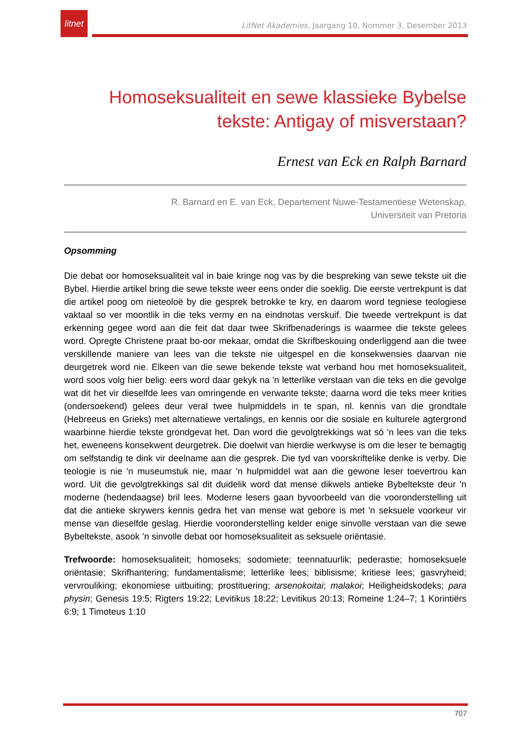litnet
LitNet Akademies, Jaargang 10, Nommer 3, Desember 2013
Homoseksualiteit en sewe klassieke Bybelse tekste: Antigay of misverstaan?
Ernest van Eck en Ralph Barnard
R. Barnard en E. van Eck, Departement Nuwe-Testamentiese Wetenskap,
Universiteit van Pretoria
Opsomming
Die debat oor homoseksualiteit val in baie kringe nog vas by die bespreking van sewe tekste uit die Bybel. Hierdie artikel bring die sewe tekste weer eens onder die soeklig. Die eerste vertrekpunt is dat die artikel poog om nieteoloë by die gesprek betrokke te kry, en daarom word tegniese teologiese vaktaal so ver moontlik in die teks vermy en na eindnotas verskuif. Die tweede vertrekpunt is dat erkenning gegee word aan die feit dat daar twee Skrifbenaderings is waarmee die tekste gelees word. Opregte Christene praat bo-oor mekaar, omdat die Skrifbeskouing onderliggend aan die twee verskillende maniere van lees van die tekste nie uitgespel en die konsekwensies daarvan nie deurgetrek word nie. Elkeen van die sewe bekende tekste wat verband hou met homoseksualiteit, word soos volg hier belig: eers word daar gekyk na 'n letterlike verstaan van die teks en die gevolge wat dit het vir dieselfde lees van omringende en verwante tekste; daarna word die teks meer krities (ondersoekend) gelees deur veral twee hulpmiddels in te span, nl. kennis van die grondtale (Hebreeus en Grieks) met alternatiewe vertalings, en kennis oor die sosiale en kulturele agtergrond waarbinne hierdie tekste grondgevat het. Dan word die gevolgtrekkings wat só 'n lees van die teks het, eweneens konsekwent deurgetrek. Die doelwit van hierdie werkwyse is om die leser te bemagtig om selfstandig te dink vir deelname aan die gesprek. Die tyd van voorskriftelike denke is verby. Die teologie is nie 'n museumstuk nie, maar 'n hulpmiddel wat aan die gewone leser toevertrou kan word. Uit die gevolgtrekkings sal dit duidelik word dat mense dikwels antieke Bybeltekste deur 'n moderne (hedendaagse) bril lees. Moderne lesers gaan byvoorbeeld van die vooronderstelling uit dat die antieke skrywers kennis gedra het van mense wat gebore is met 'n seksuele voorkeur vir mense van dieselfde geslag. Hierdie vooronderstelling kelder enige sinvolle verstaan van die sewe Bybeltekste, asook ’n sinvolle debat oor homoseksualiteit as seksuele oriëntasie.
Trefwoorde: homoseksualiteit; homoseks; sodomiete; teennatuurlik; pederastie; homoseksuele oriëntasie; Skrifhantering; fundamentalisme; letterlike lees; biblisisme; kritiese lees; gasvryheid; vervrouliking; ekonomiese uitbuiting; prostituering; arsenokoitai; malakoi; Heiligheidskodeks; para physin; Genesis 19:5; Rigters 19:22; Levitikus 18:22; Levitikus 20:13; Romeine 1:24–7; 1 Korintiërs 6:9; 1 Timoteus 1:10
707